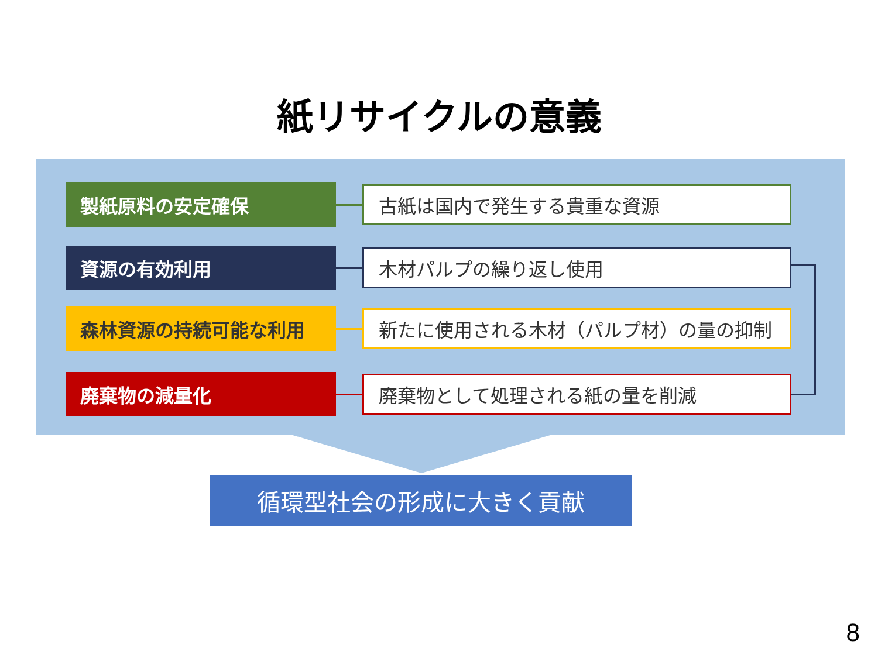紙リサイクルの意義
製紙原料の安定確保
古紙は国内で発生する貴重な資源
資源の有効利用
木材パルプの繰り返し使用
森林資源の持続可能な利用
新たに使用される木材（パルプ材）の量の抑制
廃棄物の減量化
廃棄物として処理される紙の量を削減
循環型社会の形成に大きく貢献
8